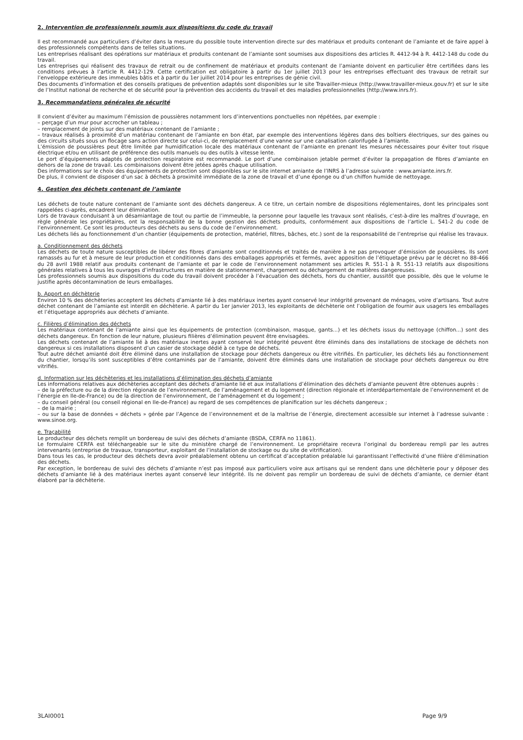2. Intervention de professionnels soumis aux dispositions du code du travail
Il est recommandé aux particuliers d’éviter dans la mesure du possible toute intervention directe sur des matériaux et produits contenant de l’amiante et de faire appel à des professionnels compétents dans de telles situations.
Les entreprises réalisant des opérations sur matériaux et produits contenant de l’amiante sont soumises aux dispositions des articles R. 4412-94 à R. 4412-148 du code du travail.
Les entreprises qui réalisent des travaux de retrait ou de confinement de matériaux et produits contenant de l’amiante doivent en particulier être certifiées dans les conditions prévues à l’article R. 4412-129. Cette certification est obligatoire à partir du 1er juillet 2013 pour les entreprises effectuant des travaux de retrait sur l’enveloppe extérieure des immeubles bâtis et à partir du 1er juillet 2014 pour les entreprises de génie civil.
Des documents d’information et des conseils pratiques de prévention adaptés sont disponibles sur le site Travailler-mieux (http://www.travailler-mieux.gouv.fr) et sur le site de l’Institut national de recherche et de sécurité pour la prévention des accidents du travail et des maladies professionnelles (http://www.inrs.fr).
3. Recommandations générales de sécurité
Il convient d’éviter au maximum l’émission de poussières notamment lors d’interventions ponctuelles non répétées, par exemple :
– perçage d’un mur pour accrocher un tableau ;
– remplacement de joints sur des matériaux contenant de l’amiante ;
– travaux réalisés à proximité d’un matériau contenant de l’amiante en bon état, par exemple des interventions légères dans des boîtiers électriques, sur des gaines ou des circuits situés sous un flocage sans action directe sur celui-ci, de remplacement d’une vanne sur une canalisation calorifugée à l’amiante.
L’émission de poussières peut être limitée par humidification locale des matériaux contenant de l’amiante en prenant les mesures nécessaires pour éviter tout risque électrique et/ou en utilisant de préférence des outils manuels ou des outils à vitesse lente.
Le port d’équipements adaptés de protection respiratoire est recommandé. Le port d’une combinaison jetable permet d’éviter la propagation de fibres d’amiante en dehors de la zone de travail. Les combinaisons doivent être jetées après chaque utilisation.
Des informations sur le choix des équipements de protection sont disponibles sur le site internet amiante de l’INRS à l’adresse suivante : www.amiante.inrs.fr.
De plus, il convient de disposer d’un sac à déchets à proximité immédiate de la zone de travail et d’une éponge ou d’un chiffon humide de nettoyage.
4. Gestion des déchets contenant de l’amiante
Les déchets de toute nature contenant de l’amiante sont des déchets dangereux. A ce titre, un certain nombre de dispositions réglementaires, dont les principales sont rappelées ci-après, encadrent leur élimination.
Lors de travaux conduisant à un désamiantage de tout ou partie de l’immeuble, la personne pour laquelle les travaux sont réalisés, c’est-à-dire les maîtres d’ouvrage, en règle générale les propriétaires, ont la responsabilité de la bonne gestion des déchets produits, conformément aux dispositions de l’article L. 541-2 du code de l’environnement. Ce sont les producteurs des déchets au sens du code de l’environnement.
Les déchets liés au fonctionnement d’un chantier (équipements de protection, matériel, filtres, bâches, etc.) sont de la responsabilité de l’entreprise qui réalise les travaux.
a. Conditionnement des déchets
Les déchets de toute nature susceptibles de libérer des fibres d’amiante sont conditionnés et traités de manière à ne pas provoquer d’émission de poussières. Ils sont ramassés au fur et à mesure de leur production et conditionnés dans des emballages appropriés et fermés, avec apposition de l’étiquetage prévu par le décret no 88-466 du 28 avril 1988 relatif aux produits contenant de l’amiante et par le code de l’environnement notamment ses articles R. 551-1 à R. 551-13 relatifs aux dispositions générales relatives à tous les ouvrages d’infrastructures en matière de stationnement, chargement ou déchargement de matières dangereuses.
Les professionnels soumis aux dispositions du code du travail doivent procéder à l’évacuation des déchets, hors du chantier, aussitôt que possible, dès que le volume le justifie après décontamination de leurs emballages.
b. Apport en déchèterie
Environ 10 % des déchèteries acceptent les déchets d’amiante lié à des matériaux inertes ayant conservé leur intégrité provenant de ménages, voire d’artisans. Tout autre déchet contenant de l’amiante est interdit en déchèterie. A partir du 1er janvier 2013, les exploitants de déchèterie ont l’obligation de fournir aux usagers les emballages et l’étiquetage appropriés aux déchets d’amiante.
c. Filières d’élimination des déchets
Les matériaux contenant de l’amiante ainsi que les équipements de protection (combinaison, masque, gants...) et les déchets issus du nettoyage (chiffon...) sont des déchets dangereux. En fonction de leur nature, plusieurs filières d’élimination peuvent être envisagées.
Les déchets contenant de l’amiante lié à des matériaux inertes ayant conservé leur intégrité peuvent être éliminés dans des installations de stockage de déchets non dangereux si ces installations disposent d’un casier de stockage dédié à ce type de déchets.
Tout autre déchet amianté doit être éliminé dans une installation de stockage pour déchets dangereux ou être vitrifiés. En particulier, les déchets liés au fonctionnement du chantier, lorsqu’ils sont susceptibles d’être contaminés par de l’amiante, doivent être éliminés dans une installation de stockage pour déchets dangereux ou être vitrifiés.
d. Information sur les déchèteries et les installations d’élimination des déchets d’amiante
Les informations relatives aux déchèteries acceptant des déchets d’amiante lié et aux installations d’élimination des déchets d’amiante peuvent être obtenues auprès :
– de la préfecture ou de la direction régionale de l’environnement, de l’aménagement et du logement (direction régionale et interdépartementale de l’environnement et de l’énergie en Ile-de-France) ou de la direction de l’environnement, de l’aménagement et du logement ;
– du conseil général (ou conseil régional en Ile-de-France) au regard de ses compétences de planification sur les déchets dangereux ;
– de la mairie ;
– ou sur la base de données « déchets » gérée par l’Agence de l’environnement et de la maîtrise de l’énergie, directement accessible sur internet à l’adresse suivante : www.sinoe.org.
e. Traçabilité
Le producteur des déchets remplit un bordereau de suivi des déchets d’amiante (BSDA, CERFA no 11861).
Le formulaire CERFA est téléchargeable sur le site du ministère chargé de l’environnement. Le propriétaire recevra l’original du bordereau rempli par les autres intervenants (entreprise de travaux, transporteur, exploitant de l’installation de stockage ou du site de vitrification).
Dans tous les cas, le producteur des déchets devra avoir préalablement obtenu un certificat d’acceptation préalable lui garantissant l’effectivité d’une filière d’élimination des déchets.
Par exception, le bordereau de suivi des déchets d’amiante n’est pas imposé aux particuliers voire aux artisans qui se rendent dans une déchèterie pour y déposer des déchets d’amiante lié à des matériaux inertes ayant conservé leur intégrité. Ils ne doivent pas remplir un bordereau de suivi de déchets d’amiante, ce dernier étant élaboré par la déchèterie.
3LAI0001 Page 9/9